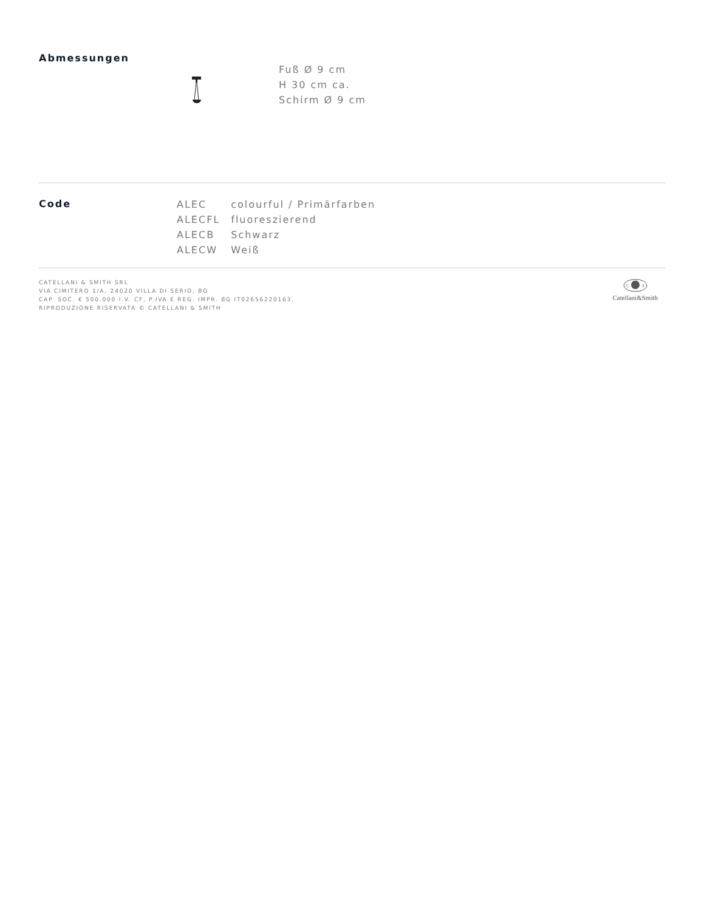Abmessungen
Fuß Ø 9 cm
H 30 cm ca.
Schirm Ø 9 cm
Code
| ALEC | colourful / Primärfarben |
| ALECFL | fluoreszierend |
| ALECB | Schwarz |
| ALECW | Weiß |
CATELLANI & SMITH SRL
VIA CIMITERO 1/A, 24020 VILLA DI SERIO, BG
CAP. SOC. € 500.000 I.V. CF, P.IVA E REG. IMPR. BG IT02656220163,
RIPRODUZIONE RISERVATA © CATELLANI & SMITH
C
S
Catellani&Smith